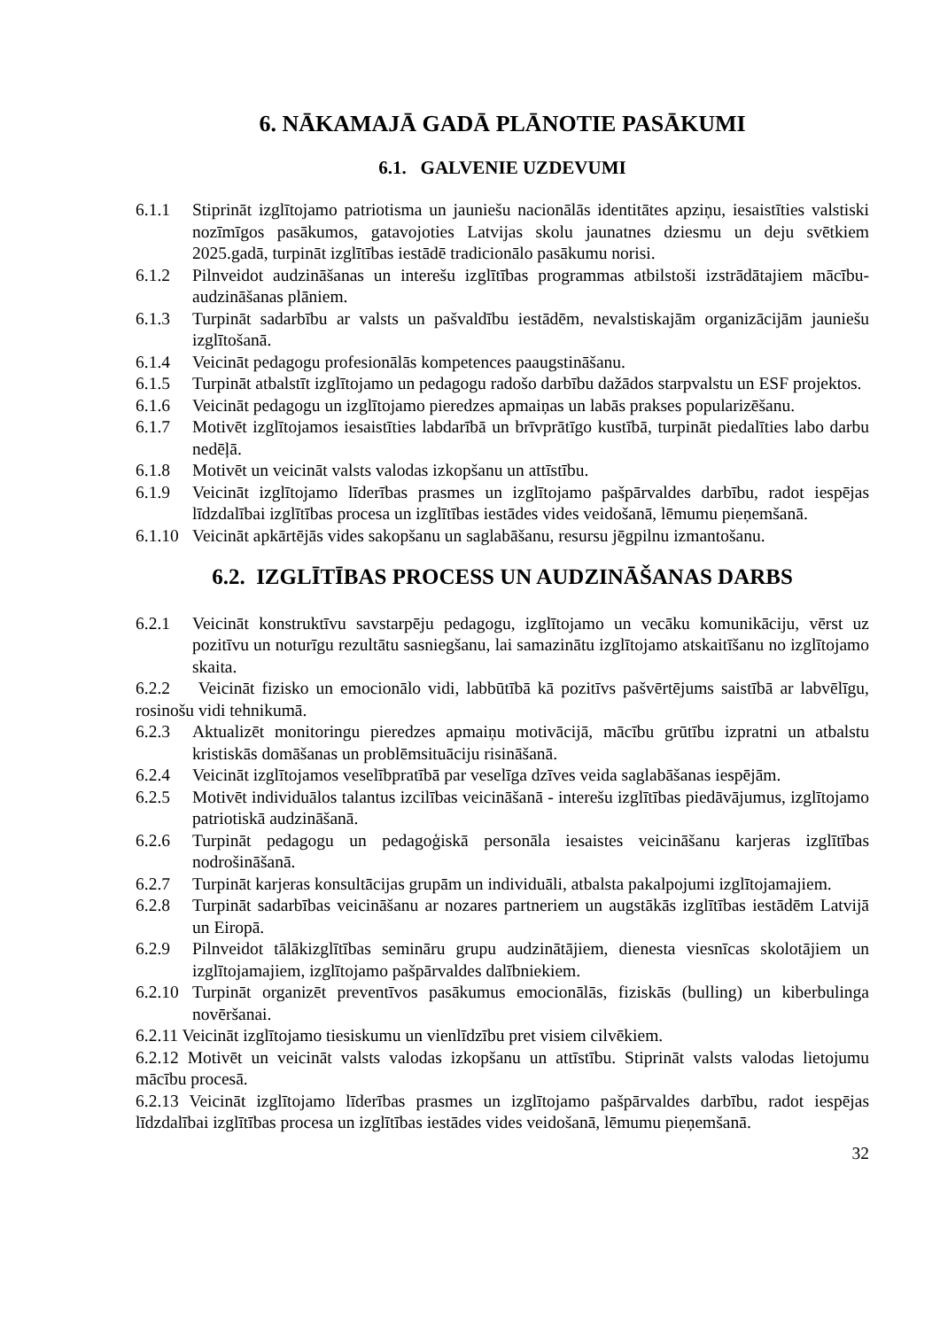6. NĀKAMAJĀ GADĀ PLĀNOTIE PASĀKUMI
6.1. GALVENIE UZDEVUMI
6.1.1 Stiprināt izglītojamo patriotisma un jauniešu nacionālās identitātes apziņu, iesaistīties valstiski nozīmīgos pasākumos, gatavojoties Latvijas skolu jaunatnes dziesmu un deju svētkiem 2025.gadā, turpināt izglītības iestādē tradicionālo pasākumu norisi.
6.1.2 Pilnveidot audzināšanas un interešu izglītības programmas atbilstoši izstrādātajiem mācību- audzināšanas plāniem.
6.1.3 Turpināt sadarbību ar valsts un pašvaldību iestādēm, nevalstiskajām organizācijām jauniešu izglītošanā.
6.1.4 Veicināt pedagogu profesionālās kompetences paaugstināšanu.
6.1.5 Turpināt atbalstīt izglītojamo un pedagogu radošo darbību dažādos starpvalstu un ESF projektos.
6.1.6 Veicināt pedagogu un izglītojamo pieredzes apmaiņas un labās prakses popularizēšanu.
6.1.7 Motivēt izglītojamos iesaistīties labdarībā un brīvprātīgo kustībā, turpināt piedalīties labo darbu nedēļā.
6.1.8 Motivēt un veicināt valsts valodas izkopšanu un attīstību.
6.1.9 Veicināt izglītojamo līderības prasmes un izglītojamo pašpārvaldes darbību, radot iespējas līdzdalībai izglītības procesa un izglītības iestādes vides veidošanā, lēmumu pieņemšanā.
6.1.10
Veicināt apkārtējās vides sakopšanu un saglabāšanu, resursu jēgpilnu izmantošanu.
6.2. IZGLĪTĪBAS PROCESS UN AUDZINĀŠANAS DARBS
6.2.1 Veicināt konstruktīvu savstarpēju pedagogu, izglītojamo un vecāku komunikāciju, vērst uz pozitīvu un noturīgu rezultātu sasniegšanu, lai samazinātu izglītojamo atskaitīšanu no izglītojamo skaita.
6.2.2 Veicināt fizisko un emocionālo vidi, labbūtībā kā pozitīvs pašvērtējums saistībā ar labvēlīgu, rosinošu vidi tehnikumā.
6.2.3 Aktualizēt monitoringu pieredzes apmaiņu motivācijā, mācību grūtību izpratni un atbalstu kristiskās domāšanas un problēmsituāciju risināšanā.
6.2.4 Veicināt izglītojamos veselībpratībā par veselīga dzīves veida saglabāšanas iespējām.
6.2.5 Motivēt individuālos talantus izcilības veicināšanā - interešu izglītības piedāvājumus, izglītojamo patriotiskā audzināšanā.
6.2.6 Turpināt pedagogu un pedagoģiskā personāla iesaistes veicināšanu karjeras izglītības nodrošināšanā.
6.2.7 Turpināt karjeras konsultācijas grupām un individuāli, atbalsta pakalpojumi izglītojamajiem.
6.2.8 Turpināt sadarbības veicināšanu ar nozares partneriem un augstākās izglītības iestādēm Latvijā un Eiropā.
6.2.9 Pilnveidot tālākizglītības semināru grupu audzinātājiem, dienesta viesnīcas skolotājiem un izglītojamajiem, izglītojamo pašpārvaldes dalībniekiem.
6.2.10
Turpināt organizēt preventīvos pasākumus emocionālās, fiziskās (bulling) un kiberbulinga novēršanai.
6.2.11 Veicināt izglītojamo tiesiskumu un vienlīdzību pret visiem cilvēkiem.
6.2.12 Motivēt un veicināt valsts valodas izkopšanu un attīstību. Stiprināt valsts valodas lietojumu mācību procesā.
6.2.13 Veicināt izglītojamo līderības prasmes un izglītojamo pašpārvaldes darbību, radot iespējas līdzdalībai izglītības procesa un izglītības iestādes vides veidošanā, lēmumu pieņemšanā.
32